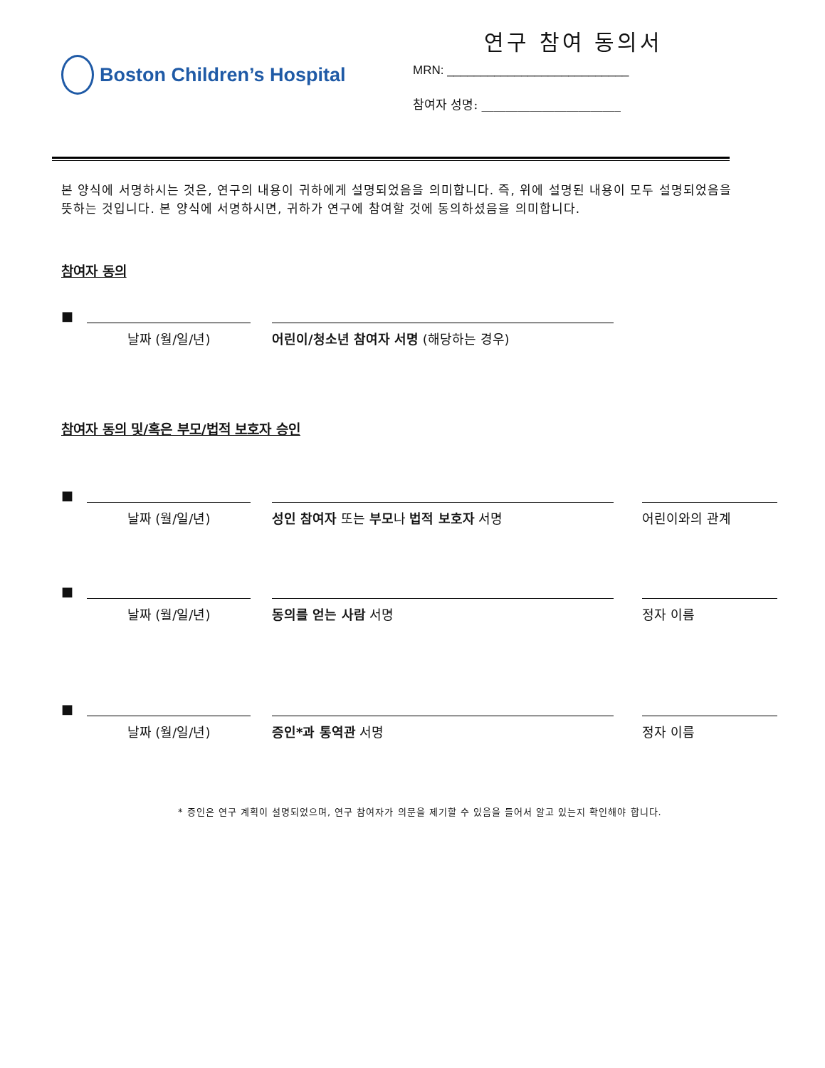Boston Children’s Hospital
연구 참여 동의서
MRN: ___________________________
참여자 성명: _______________________
본 양식에 서명하시는 것은, 연구의 내용이 귀하에게 설명되었음을 의미합니다. 즉, 위에 설명된 내용이 모두 설명되었음을 뜻하는 것입니다. 본 양식에 서명하시면, 귀하가 연구에 참여할 것에 동의하셨음을 의미합니다.
참여자 동의
■ 날짜 (월/일/년) 어린이/청소년 참여자 서명 (해당하는 경우)
참여자 동의 및/혹은 부모/법적 보호자 승인
■ 날짜 (월/일/년) 성인 참여자 또는 부모나 법적 보호자 서명 어린이와의 관계
■ 날짜 (월/일/년) 동의를 얻는 사람 서명 정자 이름
■ 날짜 (월/일/년) 증인*과 통역관 서명 정자 이름
* 증인은 연구 계획이 설명되었으며, 연구 참여자가 의문을 제기할 수 있음을 들어서 알고 있는지 확인해야 합니다.